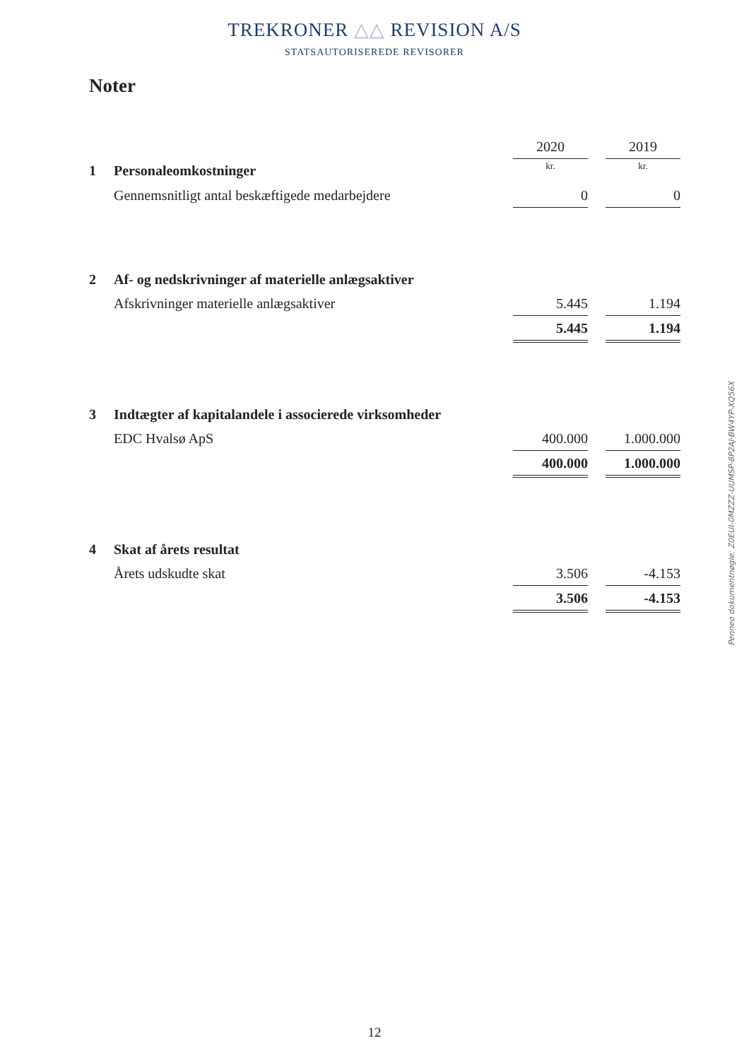TREKRONER △△ REVISION A/S
STATSAUTORISEREDE REVISORER
Noter
| | | 2020 | | 2019 |
| 1 | Personaleomkostninger | kr. | | kr. |
| | Gennemsnitligt antal beskæftigede medarbejdere | 0 | | 0 |
| 2 | Af- og nedskrivninger af materielle anlægsaktiver | | | |
| | Afskrivninger materielle anlægsaktiver | 5.445 | | 1.194 |
| | | 5.445 | | 1.194 |
| 3 | Indtægter af kapitalandele i associerede virksomheder | | | |
| | EDC Hvalsø ApS | 400.000 | | 1.000.000 |
| | | 400.000 | | 1.000.000 |
| 4 | Skat af årets resultat | | | |
| | Årets udskudte skat | 3.506 | | -4.153 |
| | | 3.506 | | -4.153 |
Penneo dokumentnøgle: Z0EUI-0MZZZ-UUMSP-8P2AJ-BW4YP-XQ56X
12